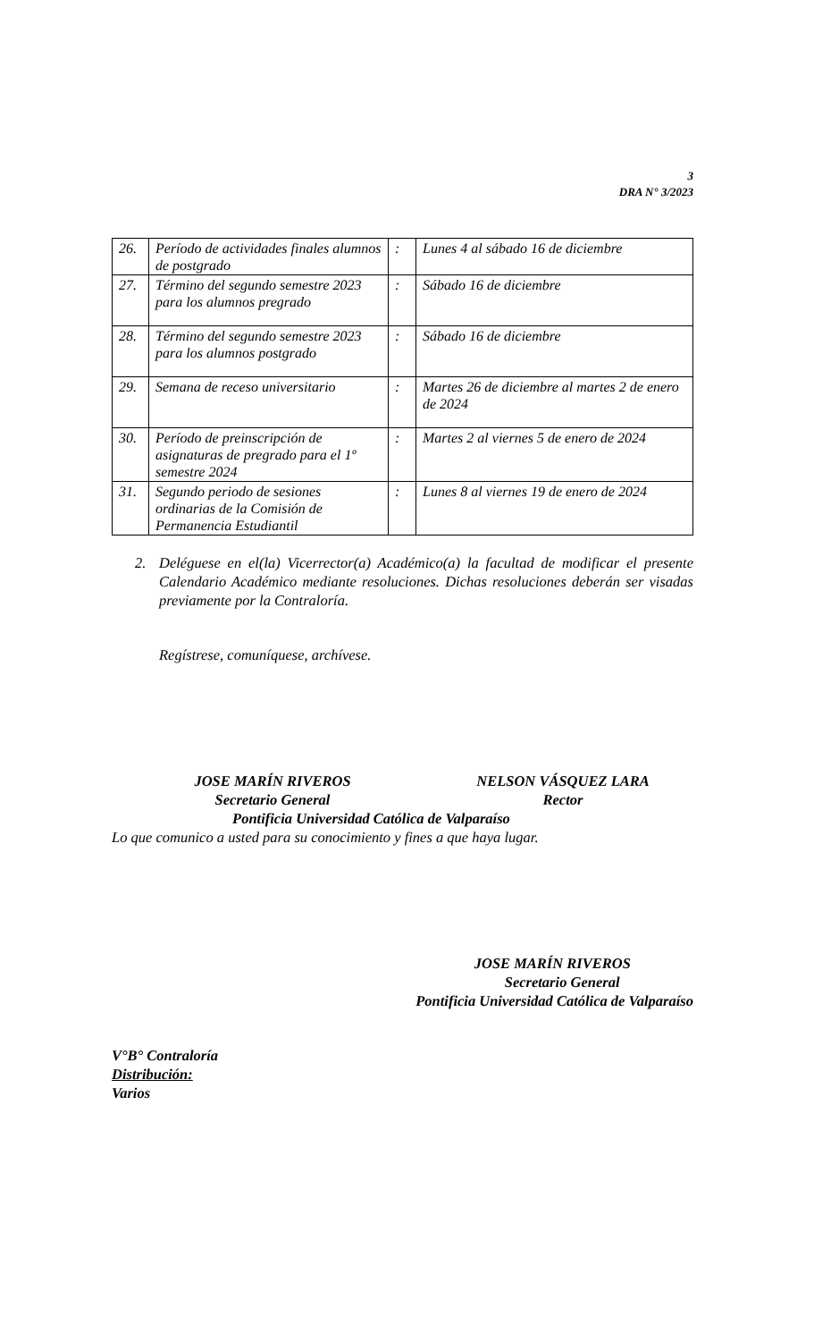3
DRA N° 3/2023
| 26. | Período de actividades finales alumnos de postgrado | : | Lunes 4 al sábado 16 de diciembre |
| 27. | Término del segundo semestre 2023 para los alumnos pregrado | : | Sábado 16 de diciembre |
| 28. | Término del segundo semestre 2023 para los alumnos postgrado | : | Sábado 16 de diciembre |
| 29. | Semana de receso universitario | : | Martes 26 de diciembre al martes 2 de enero de 2024 |
| 30. | Período de preinscripción de asignaturas de pregrado para el 1º semestre 2024 | : | Martes 2 al viernes 5 de enero de 2024 |
| 31. | Segundo periodo de sesiones ordinarias de la Comisión de Permanencia Estudiantil | : | Lunes 8 al viernes 19 de enero de 2024 |
2. Deléguese en el(la) Vicerrector(a) Académico(a) la facultad de modificar el presente Calendario Académico mediante resoluciones. Dichas resoluciones deberán ser visadas previamente por la Contraloría.
Regístrese, comuníquese, archívese.
JOSE MARÍN RIVEROS
Secretario General
NELSON VÁSQUEZ LARA
Rector
Pontificia Universidad Católica de Valparaíso
Lo que comunico a usted para su conocimiento y fines a que haya lugar.
JOSE MARÍN RIVEROS
Secretario General
Pontificia Universidad Católica de Valparaíso
V°B° Contraloría
Distribución:
Varios